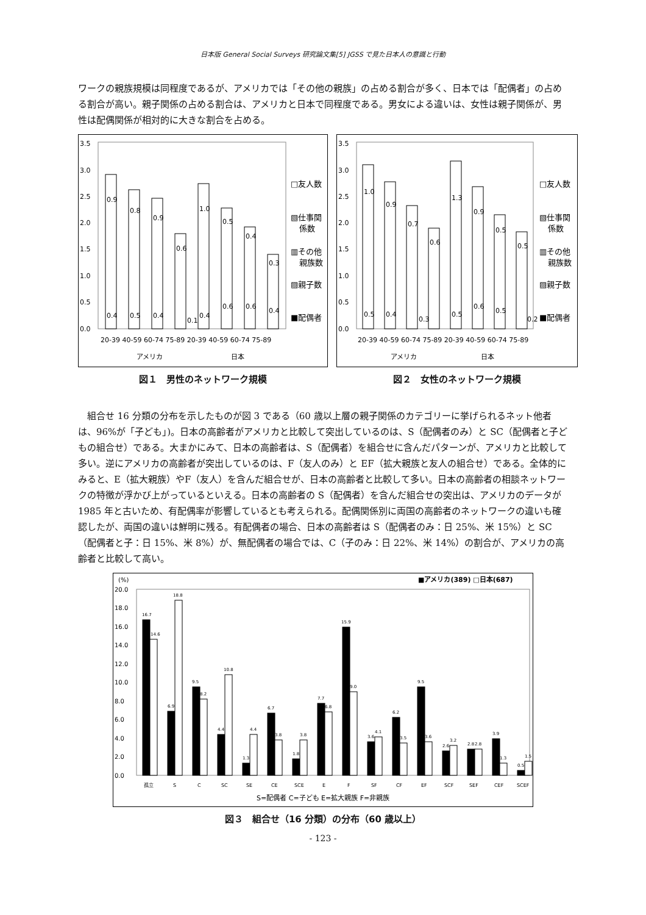日本版 General Social Surveys 研究論文集[5] JGSS で見た日本人の意識と行動
ワークの親族規模は同程度であるが、アメリカでは「その他の親族」の占める割合が多く、日本では「配偶者」の占める割合が高い。親子関係の占める割合は、アメリカと日本で同程度である。男女による違いは、女性は親子関係が、男性は配偶関係が相対的に大きな割合を占める。
3.5
3.0
2.5
2.0
1.5
1.0
0.5
0.0
0.9
0.8
0.9
0.6
1.0
0.5
0.4
0.3
0.4
0.5
0.4
0.1
0.4
0.6
0.6
0.4
□友人数
▧仕事関
係数
▥その他
親族数
▨親子数
■配偶者
20-39 40-59 60-74 75-89 20-39 40-59 60-74 75-89
アメリカ
日本
図１　男性のネットワーク規模
3.5
3.0
2.5
2.0
1.5
1.0
0.5
0.0
1.0
0.9
0.7
0.6
1.3
0.9
0.5
0.5
0.5
0.4
0.3
0.5
0.6
0.5
0.2
□友人数
▧仕事関
係数
▥その他
親族数
▨親子数
■配偶者
20-39 40-59 60-74 75-89 20-39 40-59 60-74 75-89
アメリカ
日本
図２　女性のネットワーク規模
　組合せ 16 分類の分布を示したものが図 3 である（60 歳以上層の親子関係のカテゴリーに挙げられるネット他者は、96%が「子ども」)。日本の高齢者がアメリカと比較して突出しているのは、S（配偶者のみ）と SC（配偶者と子どもの組合せ）である。大まかにみて、日本の高齢者は、S（配偶者）を組合せに含んだパターンが、アメリカと比較して多い。逆にアメリカの高齢者が突出しているのは、F（友人のみ）と EF（拡大親族と友人の組合せ）である。全体的にみると、E（拡大親族）やF（友人）を含んだ組合せが、日本の高齢者と比較して多い。日本の高齢者の相談ネットワークの特徴が浮かび上がっているといえる。日本の高齢者の S（配偶者）を含んだ組合せの突出は、アメリカのデータが 1985 年と古いため、有配偶率が影響しているとも考えられる。配偶関係別に両国の高齢者のネットワークの違いも確認したが、両国の違いは鮮明に残る。有配偶者の場合、日本の高齢者は S（配偶者のみ：日 25%、米 15%）と SC（配偶者と子：日 15%、米 8%）が、無配偶者の場合では、C（子のみ：日 22%、米 14%）の割合が、アメリカの高齢者と比較して高い。
(%)
■アメリカ(389) □日本(687)
20.0
18.0
16.0
14.0
12.0
10.0
8.0
6.0
4.0
2.0
0.0
16.7
14.6
18.8
6.9
9.5
8.2
10.8
4.4
1.3
4.4
6.7
3.8
1.8
3.8
7.7
6.8
15.9
9.0
3.6
4.1
6.2
3.5
9.5
3.6
2.6
3.2
2.8
2.8
3.9
1.3
0.5
1.5
孤立
S
C
SC
SE
CE
SCE
E
F
SF
CF
EF
SCF
SEF
CEF
SCEF
S=配偶者 C=子ども E=拡大親族 F=非親族
図３　組合せ（16 分類）の分布（60 歳以上）
- 123 -